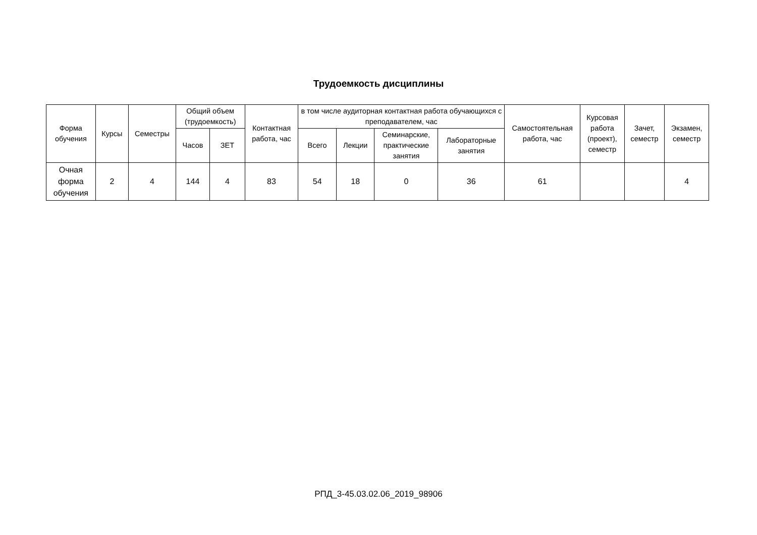Трудоемкость дисциплины
| Форма обучения | Курсы | Семестры | Общий объем (трудоемкость) | | Контактная работа, час | в том числе аудиторная контактная работа обучающихся с преподавателем, час | | | | Самостоятельная работа, час | Курсовая работа (проект), семестр | Зачет, семестр | Экзамен, семестр |
| --- | --- | --- | --- | --- | --- | --- | --- | --- | --- | --- | --- | --- | --- |
| | | | Часов | ЗЕТ | | Всего | Лекции | Семинарские, практические занятия | Лабораторные занятия | | | | |
| Очная форма обучения | 2 | 4 | 144 | 4 | 83 | 54 | 18 | 0 | 36 | 61 | | | 4 |
РПД_3-45.03.02.06_2019_98906